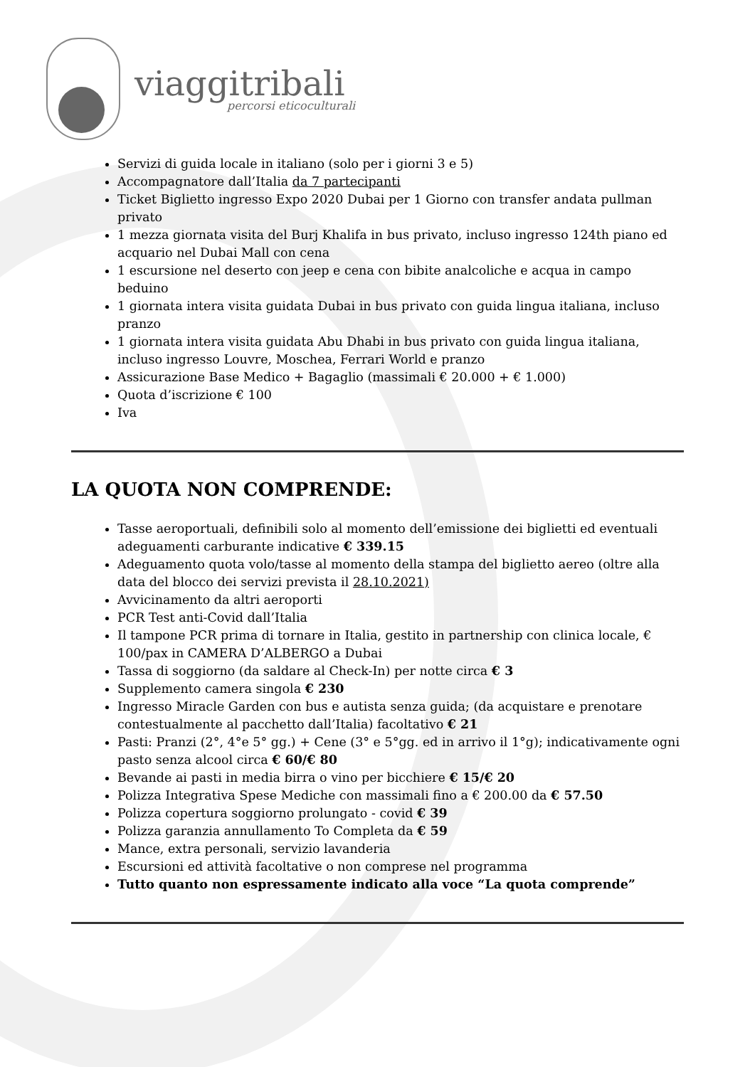viaggitribali
percorsi eticoculturali
Servizi di guida locale in italiano (solo per i giorni 3 e 5)
Accompagnatore dall’Italia da 7 partecipanti
Ticket Biglietto ingresso Expo 2020 Dubai per 1 Giorno con transfer andata pullman privato
1 mezza giornata visita del Burj Khalifa in bus privato, incluso ingresso 124th piano ed acquario nel Dubai Mall con cena
1 escursione nel deserto con jeep e cena con bibite analcoliche e acqua in campo beduino
1 giornata intera visita guidata Dubai in bus privato con guida lingua italiana, incluso pranzo
1 giornata intera visita guidata Abu Dhabi in bus privato con guida lingua italiana, incluso ingresso Louvre, Moschea, Ferrari World e pranzo
Assicurazione Base Medico + Bagaglio (massimali € 20.000 + € 1.000)
Quota d’iscrizione € 100
Iva
LA QUOTA NON COMPRENDE:
Tasse aeroportuali, definibili solo al momento dell’emissione dei biglietti ed eventuali adeguamenti carburante indicative € 339.15
Adeguamento quota volo/tasse al momento della stampa del biglietto aereo (oltre alla data del blocco dei servizi prevista il 28.10.2021)
Avvicinamento da altri aeroporti
PCR Test anti-Covid dall’Italia
Il tampone PCR prima di tornare in Italia, gestito in partnership con clinica locale, € 100/pax in CAMERA D’ALBERGO a Dubai
Tassa di soggiorno (da saldare al Check-In) per notte circa € 3
Supplemento camera singola € 230
Ingresso Miracle Garden con bus e autista senza guida; (da acquistare e prenotare contestualmente al pacchetto dall’Italia) facoltativo € 21
Pasti: Pranzi (2°, 4°e 5° gg.) + Cene (3° e 5°gg. ed in arrivo il 1°g); indicativamente ogni pasto senza alcool circa € 60/€ 80
Bevande ai pasti in media birra o vino per bicchiere € 15/€ 20
Polizza Integrativa Spese Mediche con massimali fino a € 200.00 da € 57.50
Polizza copertura soggiorno prolungato - covid € 39
Polizza garanzia annullamento To Completa da € 59
Mance, extra personali, servizio lavanderia
Escursioni ed attività facoltative o non comprese nel programma
Tutto quanto non espressamente indicato alla voce “La quota comprende”